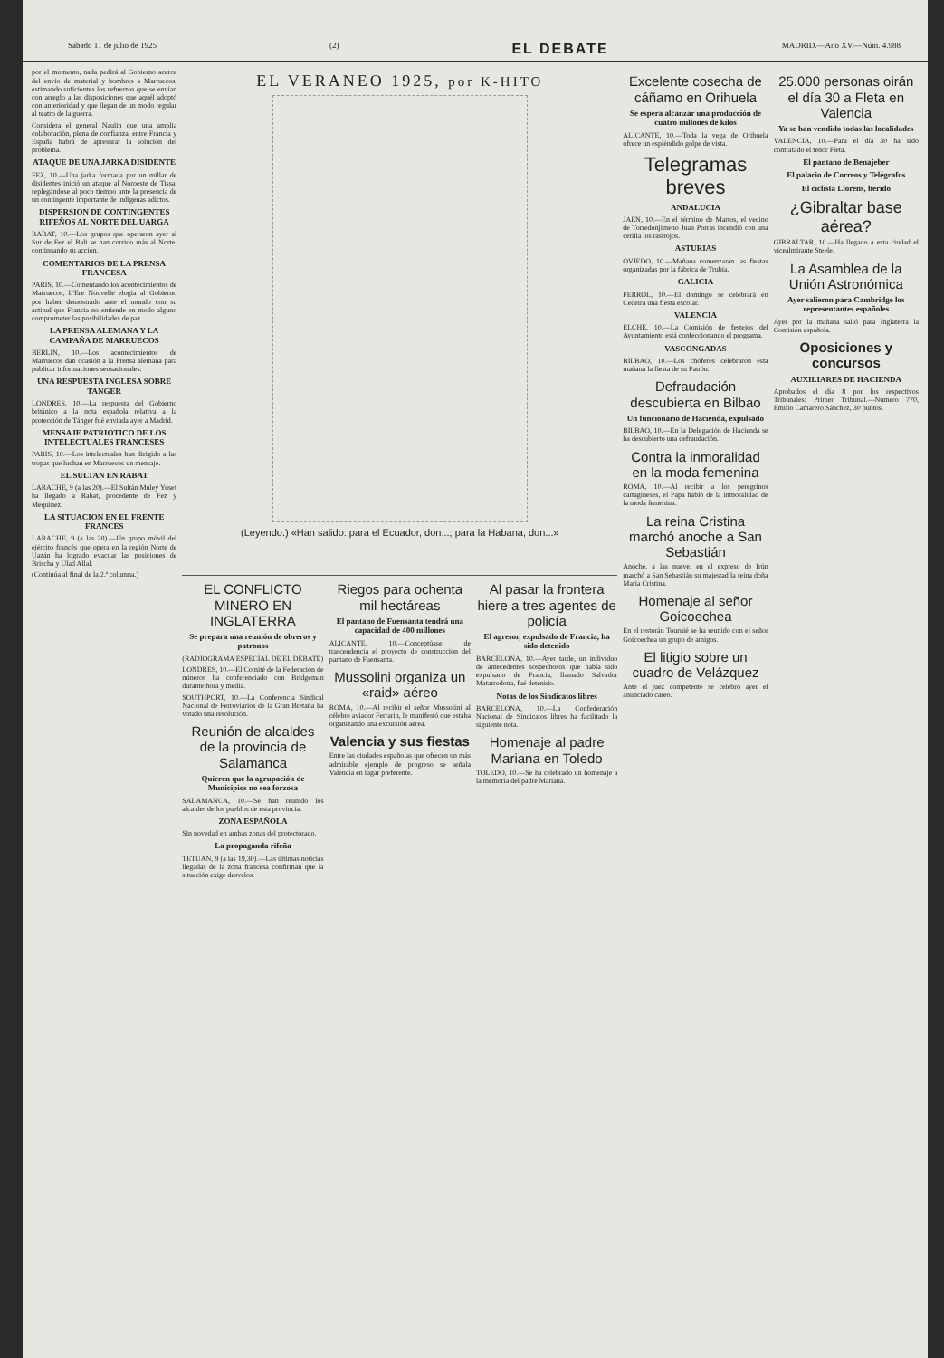Sábado 11 de julio de 1925 (2) EL DEBATE MADRID.—Año XV.—Núm. 4.988
por el momento, nada pedirá al Gobierno acerca del envío de material y hombres a Marruecos, estimando suficientes los refuerzos que se envían con arreglo a las disposiciones que aquél adoptó con anterioridad y que llegan de un modo regular al teatro de la guerra.
Considera el general Naulin que una amplia colaboración, plena de confianza, entre Francia y España habrá de apresurar la solución del problema.
ATAQUE DE UNA JARKA DISIDENTE
FEZ, 10.—Una jarka formada por un millar de disidentes inició un ataque al Noroeste de Tissa, replegándose al poco tiempo ante la presencia de un contingente importante de indígenas adictos.
DISPERSION DE CONTINGENTES RIFEÑOS AL NORTE DEL UARGA
RABAT, 10.—Los grupos que operaron ayer al Sur de Fez el Bali se han corrido más al Norte, continuando su acción.
COMENTARIOS DE LA PRENSA FRANCESA
PARIS, 10.—Comentando los acontecimientos de Marruecos, L'Ere Nouvelle elogia al Gobierno por haber demostrado ante el mundo con su actitud que Francia no entiende en modo alguno comprometer las posibilidades de paz.
LA PRENSA ALEMANA Y LA CAMPAÑA DE MARRUECOS
BERLIN, 10.—Los acontecimientos de Marruecos dan ocasión a la Prensa alemana para publicar informaciones sensacionales.
UNA RESPUESTA INGLESA SOBRE TANGER
LONDRES, 10.—La respuesta del Gobierno británico a la nota española relativa a la protección de Tánger fué enviada ayer a Madrid.
MENSAJE PATRIOTICO DE LOS INTELECTUALES FRANCESES
PARIS, 10.—Los intelectuales han dirigido a las tropas que luchan en Marruecos un mensaje.
EL SULTAN EN RABAT
LARACHE, 9 (a las 20).—El Sultán Muley Yusef ha llegado a Rabat, procedente de Fez y Mequínez.
LA SITUACION EN EL FRENTE FRANCES
LARACHE, 9 (a las 20).—Un grupo móvil del ejército francés que opera en la región Norte de Uazán ha logrado evacuar las posiciones de Brischa y Ulad Allal.
(Continúa al final de la 2.ª columna.)
EL VERANEO 1925, por K-HITO
(Leyendo.) «Han salido: para el Ecuador, don...; para la Habana, don...»
EL CONFLICTO MINERO EN INGLATERRA
Se prepara una reunión de obreros y patronos
(RADIOGRAMA ESPECIAL DE EL DEBATE)
LONDRES, 10.—El Comité de la Federación de mineros ha conferenciado con Bridgeman durante hora y media.
SOUTHPORT, 10.—La Conferencia Sindical Nacional de Ferroviarios de la Gran Bretaña ha votado una resolución.
Reunión de alcaldes de la provincia de Salamanca
Quieren que la agrupación de Municipios no sea forzosa
SALAMANCA, 10.—Se han reunido los alcaldes de los pueblos de esta provincia.
ZONA ESPAÑOLA
Sin novedad en ambas zonas del protectorado.
La propaganda rifeña
TETUAN, 9 (a las 19,30).—Las últimas noticias llegadas de la zona francesa confirman que la situación exige desvelos.
Riegos para ochenta mil hectáreas
El pantano de Fuensanta tendrá una capacidad de 400 millones
ALICANTE, 10.—Conceptúase de trascendencia el proyecto de construcción del pantano de Fuensanta.
Mussolini organiza un «raid» aéreo
ROMA, 10.—Al recibir el señor Mussolini al célebre aviador Ferrarin, le manifestó que estaba organizando una excursión aérea.
Valencia y sus fiestas
Entre las ciudades españolas que ofrecen un más admirable ejemplo de progreso se señala Valencia en lugar preferente.
Al pasar la frontera hiere a tres agentes de policía
El agresor, expulsado de Francia, ha sido detenido
BARCELONA, 10.—Ayer tarde, un individuo de antecedentes sospechosos que había sido expulsado de Francia, llamado Salvador Matarrodona, fué detenido.
Notas de los Sindicatos libres
BARCELONA, 10.—La Confederación Nacional de Sindicatos libres ha facilitado la siguiente nota.
Homenaje al padre Mariana en Toledo
TOLEDO, 10.—Se ha celebrado un homenaje a la memoria del padre Mariana.
Excelente cosecha de cáñamo en Orihuela
Se espera alcanzar una producción de cuatro millones de kilos
ALICANTE, 10.—Toda la vega de Orihuela ofrece un espléndido golpe de vista.
Telegramas breves
ANDALUCIA
JAEN, 10.—En el término de Martos, el vecino de Torredonjimeno Juan Porras incendió con una cerilla los rastrojos.
ASTURIAS
OVIEDO, 10.—Mañana comenzarán las fiestas organizadas por la fábrica de Trubia.
GALICIA
FERROL, 10.—El domingo se celebrará en Cedeira una fiesta escolar.
VALENCIA
ELCHE, 10.—La Comisión de festejos del Ayuntamiento está confeccionando el programa.
VASCONGADAS
BILBAO, 10.—Los chóferes celebraron esta mañana la fiesta de su Patrón.
Defraudación descubierta en Bilbao
Un funcionario de Hacienda, expulsado
BILBAO, 10.—En la Delegación de Hacienda se ha descubierto una defraudación.
Contra la inmoralidad en la moda femenina
ROMA, 10.—Al recibir a los peregrinos cartagineses, el Papa habló de la inmoralidad de la moda femenina.
La reina Cristina marchó anoche a San Sebastián
Anoche, a las nueve, en el expreso de Irún marchó a San Sebastián su majestad la reina doña María Cristina.
Homenaje al señor Goicoechea
En el restorán Tournié se ha reunido con el señor Goicoechea un grupo de amigos.
El litigio sobre un cuadro de Velázquez
Ante el juez competente se celebró ayer el anunciado careo.
25.000 personas oirán el día 30 a Fleta en Valencia
Ya se han vendido todas las localidades
VALENCIA, 10.—Para el día 30 ha sido contratado el tenor Fleta.
El pantano de Benajeber
El palacio de Correos y Telégrafos
El ciclista Llorens, herido
¿Gibraltar base aérea?
GIBRALTAR, 10.—Ha llegado a esta ciudad el vicealmirante Steele.
La Asamblea de la Unión Astronómica
Ayer salieron para Cambridge los representantes españoles
Ayer por la mañana salió para Inglaterra la Comisión española.
Oposiciones y concursos
AUXILIARES DE HACIENDA
Aprobados el día 8 por los respectivos Tribunales: Primer Tribunal.—Número 770, Emilio Camarero Sánchez, 30 puntos.